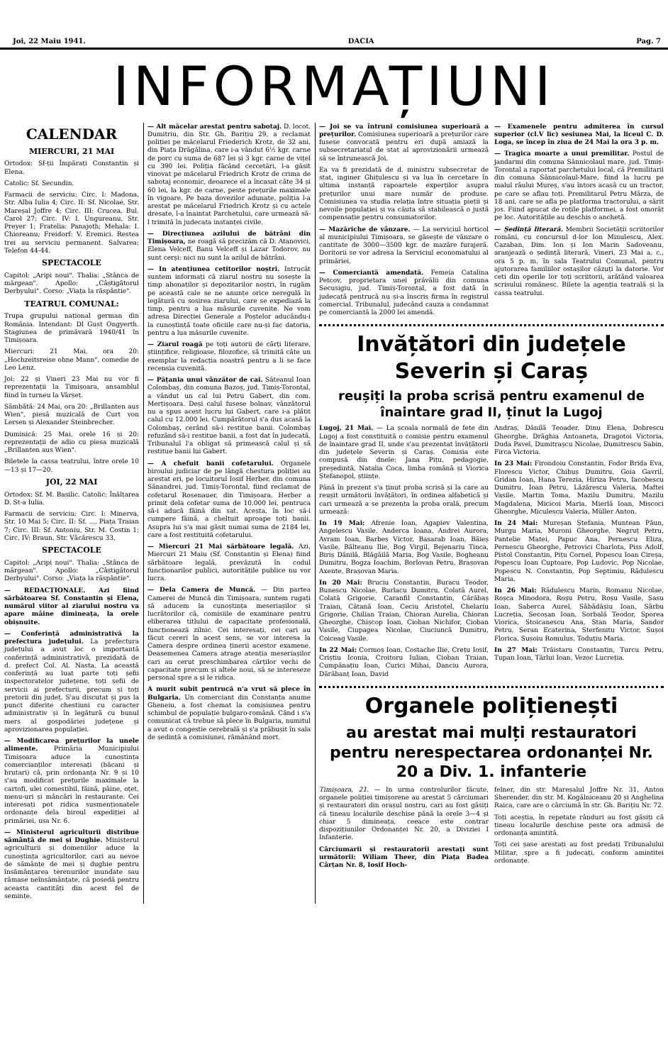Joi, 22 Maiu 1941. DACIA Pag. 7
INFORMAȚIUNI
CALENDAR
MIERCURI, 21 MAI
Ortodox: Sf-ții Împărați Constantin și Elena.
Catolic: Sf. Secundin.
Farmacii de serviciu: Circ. I: Madona, Str. Alba Iulia 4; Circ. II: Sf. Nicolae, Str. Mareșal Joffre 4; Circ. III: Crucea, Bul. Carol 27; Circ. IV: I. Ungureanu, Str. Preyer 1; Fratelia: Panajoth; Mehala: I. Chioreanu; Freidorf: V. Eremici. Restea trei au serviciu permanent. Salvarea: Telefon 44-44.
SPECTACOLE
Capitol: „Aripi noui". Thalia: „Stânca de mărgean". Apollo: „Câștigătorul Derbyului". Corso: „Viața la răspântie".
TEATRUL COMUNAL:
Trupa grupului național german din România. Intendant: Dl Gust Ongyerth. Stagiunea de primăvară 1940/41 în Timișoara.
Miercuri: 21 Mai, ora 20: „Hochzeitsreise ohne Mann", comedie de Leo Lenz.
Joi: 22 și Vineri 23 Mai nu vor fi reprezentații la Timișoara, ansamblul fiind în turneu la Vârșeț.
Sâmbătă: 24 Mai, ora 20: „Brillanten aus Wien", piesă muzicală de Curt von Lersen și Alexander Steinbrecher.
Duminică: 25 Mai, orele 16 și 20: reprezentații de adio cu piesa muzicală „Brillanten aus Wien".
Biletele la cassa teatrului, între orele 10—13 și 17—20.
JOI, 22 MAI
Ortodox: Sf. M. Basilic. Catolic: Înălțarea D. St-a Iulia.
Farmacii de serviciu: Circ. I: Minerva, Str. 10 Mai 5; Circ. II: Sf. ..., Piața Traian 7; Circ. III: Sf. Antoniu, Str. M. Costin 1; Circ. IV: Braun, Str. Văcărescu 33.
SPECTACOLE
Capitol: „Aripi noui". Thalia: „Stânca de mărgean". Apollo: „Câștigătorul Derbyului". Corso: „Viața la răspântie".
— REDACȚIONALE. Azi fiind sărbătoarea Sf. Constantin și Elena, numărul viitor al ziarului nostru va apare mâine dimineața, la orele obișnuite.
— Conferință administrativă la prefectura județului. La prefectura județului a avut loc o importantă conferință administrativă, prezidată de d. prefect Col. Al. Nasta. La această conferință au luat parte toți șefii inspectoratelor județene, toți șefii de servicii ai prefecturii, precum și toți pretorii din județ. S'au discutat și pus la punct diferite chestiuni cu caracter administrativ și în legătură cu bunul mers al gospodăriei județene și aprovizionarea populației.
— Modificarea prețurilor la unele alimente. Primăria Municipiului Timișoara aduce la cunoștința comercianților interesați (băcani și brutari) că, prin ordonanța Nr. 9 și 10 s'au modificat prețurile maximale la cartofi, ulei comestibil, făină, pâine, oțet, menu-uri și mâncări în restaurante. Cei interesați pot ridica susmenționatele ordonanțe dela biroul expediției al primăriei, usa Nr. 6.
— Ministerul agriculturii distribue sămânță de mei și Dughie. Ministerul agriculturii și domeniilor aduce la cunoștința agricultorilor, cari au nevoe de sămânțe de mei și dughie pentru însămânțarea terenurilor inundate sau rămase neînsămânțate, că posedă pentru aceasta cantități din acest fel de semințe.
— Alt măcelar arestat pentru sabotaj. D. locot. Dumitriu, din Str. Gh. Barițiu 29, a reclamat poliției pe măcelarul Friederich Krotz, de 32 ani, din Piața Drăgălina, care i-a vândut 6½ kgr. carne de porc cu suma de 687 lei și 3 kgr. carne de vițel cu 390 lei. Poliția făcând cercetări, l-a găsit vinovat pe măcelarul Friedrich Krotz de crima de sabotaj economic, deoarece el a încasat câte 34 și 60 lei, la kgr. de carne, peste prețurile maximale în vigoare. Pe baza dovezilor adunate, poliția l-a arestat pe măcelarul Friedrich Krotz și cu actele dresate, l-a înaintat Parchetului, care urmează să-l trimită în judecata instanței civile.
— Direcțiunea azilului de bătrâni din Timișoara, ne roagă să precizăm că D. Atanovici, Elena Velceff, Banu Velceff și Lazar Todorov, nu sunt cerși: nici nu sunt la azilul de bătrâni.
— In atențiunea cetitorilor noștri. Intrucât suntem informați că ziarul nostru nu sosește la timp abonaților și depozitarilor noștri, în rugăm pe această cale se ne anunțe orice neregulă în legătură cu sosirea ziarului, care se expediază la timp, pentru a lua măsurile cuvenite. Ne vom adresa Direcției Generale a Poștelor aducându-i la cunoștință toate oficiile care nu-și fac datoria, pentru a lua măsurile cuvenite.
— Ziarul roagă pe toți autorii de cărți literare, științifice, religioase, filozofice, să trimită câte un exemplar la redacția noastră pentru a li se face recensia cuvenită.
— Pățania unui vânzător de cai. Săteanul Ioan Colombaș, din comuna Bazoș, jud. Timiș-Torontal, a vândut un cal lui Petru Gabert, din com. Merțișoara. Deși calul fusese bolnav, vânzătorul nu a spus acest lucru lui Gabert, care i-a plătit calul cu 12.000 lei. Cumpărătorul s'a dus acasă la Colombaș, cerând să-i restitue banii. Colombaș refuzând să-i restitue banii, a fost dat în judecată. Tribunalul l'a obligat să primească calul și să restitue banii lui Gabert.
— A chefuit banii cofetarului. Organele biroului judiciar de pe lângă chestura poliției au arestat eri, pe locuitorul Iosif Herber, din comuna Sânandrei, jud. Timiș-Torontal, fiind reclamat de cofetarul Rosenauer, din Timișoara. Herber a primit dela cofetar suma de 10.000 lei, pentruca să-i aducă făină din sat. Acesta, în loc să-i cumpere făină, a cheltuit aproape toți banii. Asupra lui s'a mai găsit numai suma de 2184 lei, care a fost restituită cofetarului.
— Miercuri 21 Mai sărbătoare legală. Azi, Miercuri 21 Maiu (Sf. Constantin și Elena) fiind sărbătoare legală, prevăzută în codul funcționarilor publici, autoritățile publice nu vor lucra.
— Dela Camera de Muncă. — Din partea Camerei de Muncă din Timișoara, suntem rugați să aducem la cunoștința meseriașilor și lucrătorilor că, comisiile de examinare pentru eliberarea titlului de capacitate profesională, funcționează zilnic. Cei interesați, cei cari au făcut cereri în acest sens, se vor interesa la Camera despre ordinea ținerii acestor examene. Deasemenea Camera atrage atenția meseriașilor cari au cerut preschimbarea cărților vechi de capacitate precum și altele noui, să se intereseze personal spre a și le ridica.
A murit subit pentrucă n'a vrut să plece în Bulgaria. Un comerciant din Constanța anume Gheneiu, a fost chemat la comisiunea pentru schimbul de populație bulgaro-română. Când i s'a comunicat că trebue să plece în Bulgaria, numitul a avut o congestie cerebrală și s'a prăbușit în sala de ședință a comisiunei, rămânând mort.
— Joi se va întruni comisiunea superioară a prețurilor. Comisiunea superioară a prețurilor care fusese convocată pentru eri după amiază la subsecretariatul de stat al aprovizionării urmează să se întrunească Joi.
Ea va fi prezidată de d. ministru subsecretar de stat, inginer Ghițulescu și va lua în cercetare în ultima instanță rapoartele experților asupra prețurilor unui mare număr de produse. Comisiunea va studia relația între situația pieții și nevoile populației și va căuta să stabilească o justă compensație pentru consumatorilor.
— Mazăriche de vânzare. — La serviciul horticol al municipiului Timișoara, se găsește de vânzare o cantitate de 3000—3500 kgr. de mazăre furajeră. Doritorii se vor adresa la Serviciul economatului al primăriei.
— Comerciantă amendată. Femeia Catalina Petcov, proprietara unei prăvălii din comuna Secusigiu, jud. Timiș-Torontal, a fost dată în judecată pentrucă nu și-a înscris firma în registrul comercial. Tribunalul, judecând cauza a condamnat pe comerciantă la 2000 lei amendă.
— Examenele pentru admiterea în cursul superior (cl.V lic) sesiunea Mai, la liceul C. D. Loga, se încep în ziua de 24 Mai la ora 3 p. m.
— Tragica moarte a unui premilitar. Postul de jandarmi din comuna Sânnicolaul mare, jud. Timiș-Torontal a raportat parchetului local, că Premilitarii din comuna Sânnicolaul-Mare, fiind la lucru pe malul râului Mureș, s'au întors acasă cu un tractor, pe care se aflau toți. Premilitarul Petru Mârza, de 18 ani, care se afla pe platforma tractorului, a sărit jos. Fiind apucat de roțile platformei, a fost omorât pe loc. Autoritățile au deschis o anchetă.
— Ședință literară. Membrii Societății scriitorilor români, cu concursul d-lor Ion Minulescu, Alex. Cazaban, Dim. Ion și Ion Marin Sadoveanu, aranjează o ședință literară, Vineri, 23 Mai a. c., ora 5 p. m. în sala Teatrului Comunal, pentru ajutorarea familiilor ostașilor căzuți la datorie. Vor ceti din operile lor toți scriitorii, arătând valoarea scrisului românesc. Bilete la agenția teatrală și la cassa teatrului.
Invățători din județele Severin și Caraș
reușiți la proba scrisă pentru examenul de înaintare grad II, ținut la Lugoj
Lugoj, 21 Mai. — La școala normală de fete din Lugoj a fost constituită o comisie pentru examenul de înaintare grad II, unde s'au prezentat învățătorii din județele Severin și Caraș. Comisia este compusă din dnele: Jana Pițu, pedagogie, președintă, Natalia Coca, limba română și Viorica Ștefanopol, științe.
Până în prezent s'a ținut proba scrisă și la care au reușit următorii învățători, în ordinea alfabetică și cari urmează a se prezenta la proba orală, precum urmează:
In 19 Mai: Afrenie Ioan, Agapiev Valentina, Angelescu Vasile, Anderca Ioana, Andrei Aurora, Avram Ioan, Barbeș Victor, Basarab Ioan, Băieș Vasile, Bălteanu Ilie, Bog Virgil, Bejenariu Tinca, Biriș Dănilă, Blăgăilă Maria, Bog Vasile, Bogheanu Dumitru, Bogza Ioachim, Borlovan Petru, Brașovan Axente, Brașovan Maria.
In 20 Mai: Bruciu Constantin, Buracu Teodor, Bunescu Nicolae, Burlacu Dumitru, Colată Aurel, Colată Grigorie, Caranfil Constantin, Cărăbaș Traian, Cătană Ioan, Ceciu Aristotel, Chelariu Grigorie, Chilian Traian, Chioran Aurelia, Chioran Gheorghe, Chișcop Ioan, Cioban Nichifor, Cioban Vasile, Ciupagea Nicolae, Ciuciuncă Dumitru, Coiceag Vasile.
In 22 Mai: Cormoș Ioan, Costache Ilie, Crețu Iosif, Criștiu Iconia, Croitoru Iulian, Cioban Traian, Cumpănațiu Ioan, Curici Mihai, Danciu Aurora, Dărăbanț Ioan, David
Andraș, Dănilă Teoader, Dinu Elena, Dobrescu Gheorghe, Drăghia Antoaneta, Dragotoi Victoria, Duda Pavel, Dumitrașcu Nicolae, Dumitrescu Sabin, Firca Victoria.
In 23 Mai: Firondoiu Constantin, Fodor Brida Eva, Florescu Victor, Chibuș Dumitru, Goia Gavril, Gridan Ioan, Hana Terezia, Hiriza Petru, Iacobescu Dumitru, Ioan Petru, Lăzărescu Valeria, Maftei Vasile, Martin Toma, Mazilu Dumitru, Mazilu Magdalena, Micicoi Maria, Mierlă Ioan, Mișcoci Gheorghe, Miculescu Valeria, Müller Anton.
In 24 Mai: Mureșan Ștefania, Muntean Păun, Murgu Maria, Muroni Gheorghe, Negruț Petru, Pantelie Matei, Papuc Ana, Pernescu Eliza, Pernescu Gheorghe, Petrovici Charlota, Piss Adolf, Pistol Constantin, Pițu Cornel, Popescu Ioan Cireșa, Popescu Ioan Cuptoare, Pop Ludovic, Pop Nicolae, Popescu N. Constantin, Pop Septimiu, Rădulescu Maria.
In 26 Mai: Rădulescu Marin, Romanu Nicolae, Roșca Minodora, Roșu Petru, Roșu Vasile, Sasu Ioan, Saberca Aurel, Săbădășiu Ioan, Sârbu Lucreția, Secoșan Ioan, Sorbală Teodor, Sporea Viorica, Stoicanescu Ana, Stan Maria, Sandor Petru, Seran Ecaterina, Sterfenitu Victor, Sușoi Florica, Sușoiu Romulus, Toduțiu Maria.
In 27 Mai: Trăistaru Constantin, Turcu Petru, Tupan Ioan, Tărlui Ioan, Vezoc Lucreția.
Organele polițienești
au arestat mai mulți restauratori pentru nerespectarea ordonanței Nr. 20 a Div. 1. infanterie
Timișoara, 21. — In urma controlurilor făcute, organele poliției timișorene au arestat 5 cârciumari și restauratori din orașul nostru, cari au fost găsiți că țineau localurile deschise până la orele 3—4 și chiar 5 dimineața, ceeace este contrar dispozițiunilor Ordonanței Nr. 20, a Diviziei I Infanterie.
Cârciumarii și restauratorii arestați sunt următorii: Wiliam Theer, din Piața Badea Cârțan Nr. 8, Iosif Hoch-
felner, din str. Mareșalul Joffre Nr. 31, Anton Sherender, din str. M. Kogălniceanu 20 și Anghelina Raica, care are o cârciumă în str. Gh. Barițiu Nr. 72.
Toți aceștia, în repetate rânduri au fost găsiți că țineau localurile deschise peste ora admisă de ordonanța amintită.
Toți cei șase arestați au fost predați Tribunalului Militar, spre a fi judecați, conform amintitei ordonanțe.